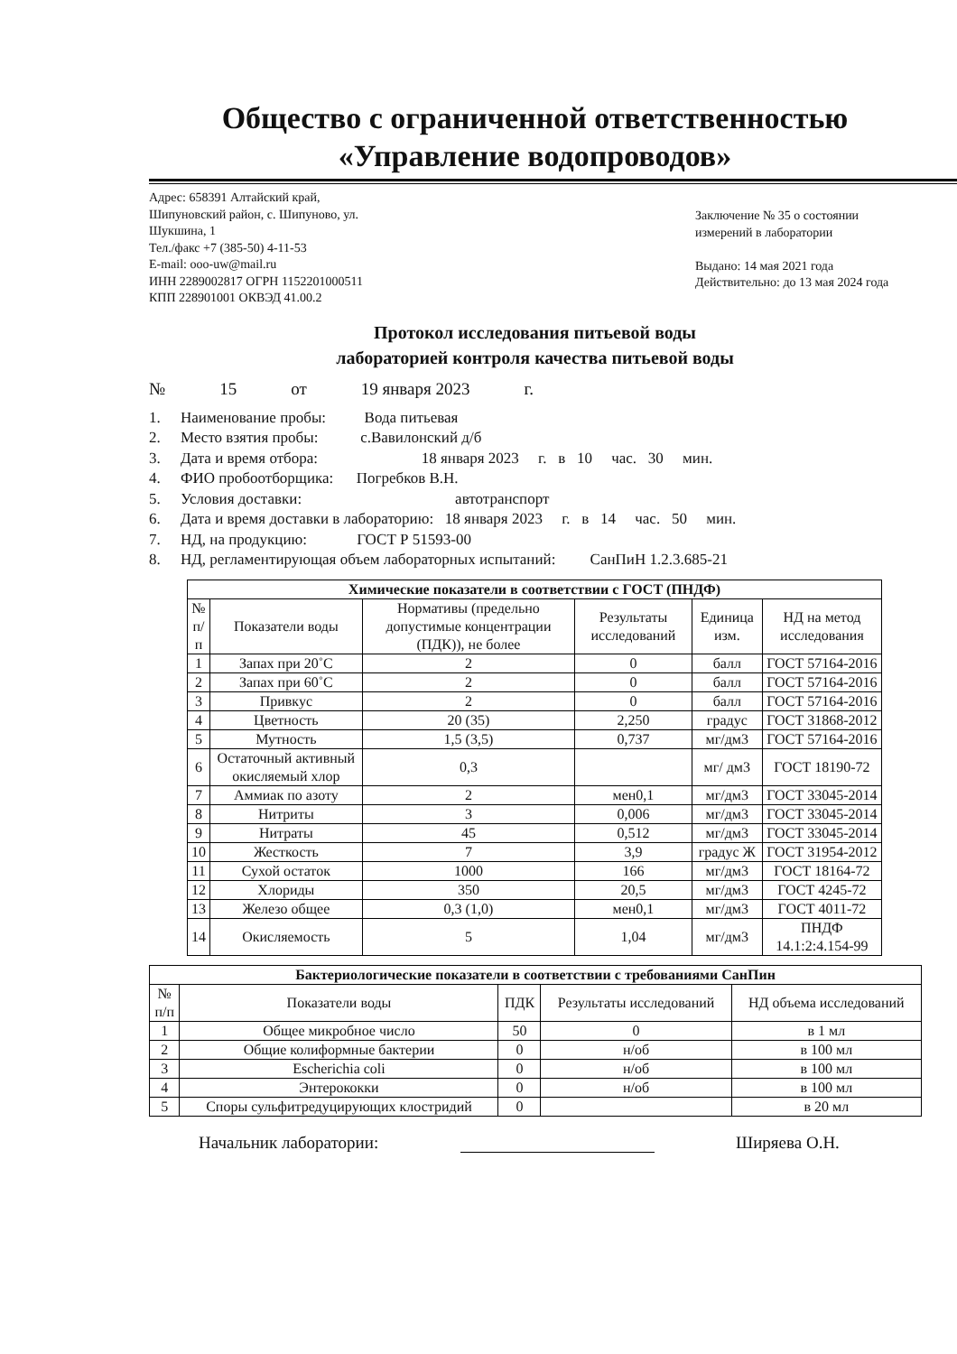Общество с ограниченной ответственностью
«Управление водопроводов»
Адрес: 658391 Алтайский край,
Шипуновский район, с. Шипуново, ул.
Шукшина, 1
Тел./факс +7 (385-50) 4-11-53
E-mail: ooo-uw@mail.ru
ИНН 2289002817 ОГРН 1152201000511
КПП 228901001 ОКВЭД 41.00.2
Заключение № 35 о состоянии
измерений в лаборатории
Выдано: 14 мая 2021 года
Действительно: до 13 мая 2024 года
Протокол исследования питьевой воды
лабораторией контроля качества питьевой воды
№ 15 от 19 января 2023 г.
1. Наименование пробы: Вода питьевая
2. Место взятия пробы: с.Вавилонский д/б
3. Дата и время отбора: 18 января 2023 г. в 10 час. 30 мин.
4. ФИО пробоотборщика: Погребков В.Н.
5. Условия доставки: автотранспорт
6. Дата и время доставки в лабораторию: 18 января 2023 г. в 14 час. 50 мин.
7. НД, на продукцию: ГОСТ Р 51593-00
8. НД, регламентирующая объем лабораторных испытаний: СанПиН 1.2.3.685-21
| Химические показатели в соответствии с ГОСТ (ПНДФ) | | | | | |
| --- | --- | --- | --- | --- | --- |
| № п/п | Показатели воды | Нормативы (предельно допустимые концентрации (ПДК)), не более | Результаты исследований | Единица изм. | НД на метод исследования |
| 1 | Запах при 20˚С | 2 | 0 | балл | ГОСТ 57164-2016 |
| 2 | Запах при 60˚С | 2 | 0 | балл | ГОСТ 57164-2016 |
| 3 | Привкус | 2 | 0 | балл | ГОСТ 57164-2016 |
| 4 | Цветность | 20 (35) | 2,250 | градус | ГОСТ 31868-2012 |
| 5 | Мутность | 1,5 (3,5) | 0,737 | мг/дм3 | ГОСТ 57164-2016 |
| 6 | Остаточный активный окисляемый хлор | 0,3 | | мг/ дм3 | ГОСТ 18190-72 |
| 7 | Аммиак по азоту | 2 | мен0,1 | мг/дм3 | ГОСТ 33045-2014 |
| 8 | Нитриты | 3 | 0,006 | мг/дм3 | ГОСТ 33045-2014 |
| 9 | Нитраты | 45 | 0,512 | мг/дм3 | ГОСТ 33045-2014 |
| 10 | Жесткость | 7 | 3,9 | градус Ж | ГОСТ 31954-2012 |
| 11 | Сухой остаток | 1000 | 166 | мг/дм3 | ГОСТ 18164-72 |
| 12 | Хлориды | 350 | 20,5 | мг/дм3 | ГОСТ 4245-72 |
| 13 | Железо общее | 0,3 (1,0) | мен0,1 | мг/дм3 | ГОСТ 4011-72 |
| 14 | Окисляемость | 5 | 1,04 | мг/дм3 | ПНДФ 14.1:2:4.154-99 |
| Бактериологические показатели в соответствии с требованиями СанПин | | | | |
| --- | --- | --- | --- | --- |
| № п/п | Показатели воды | ПДК | Результаты исследований | НД объема исследований |
| 1 | Общее микробное число | 50 | 0 | в 1 мл |
| 2 | Общие колиформные бактерии | 0 | н/об | в 100 мл |
| 3 | Escherichia coli | 0 | н/об | в 100 мл |
| 4 | Энтерококки | 0 | н/об | в 100 мл |
| 5 | Споры сульфитредуцирующих клостридий | 0 | | в 20 мл |
Начальник лаборатории: Ширяева О.Н.